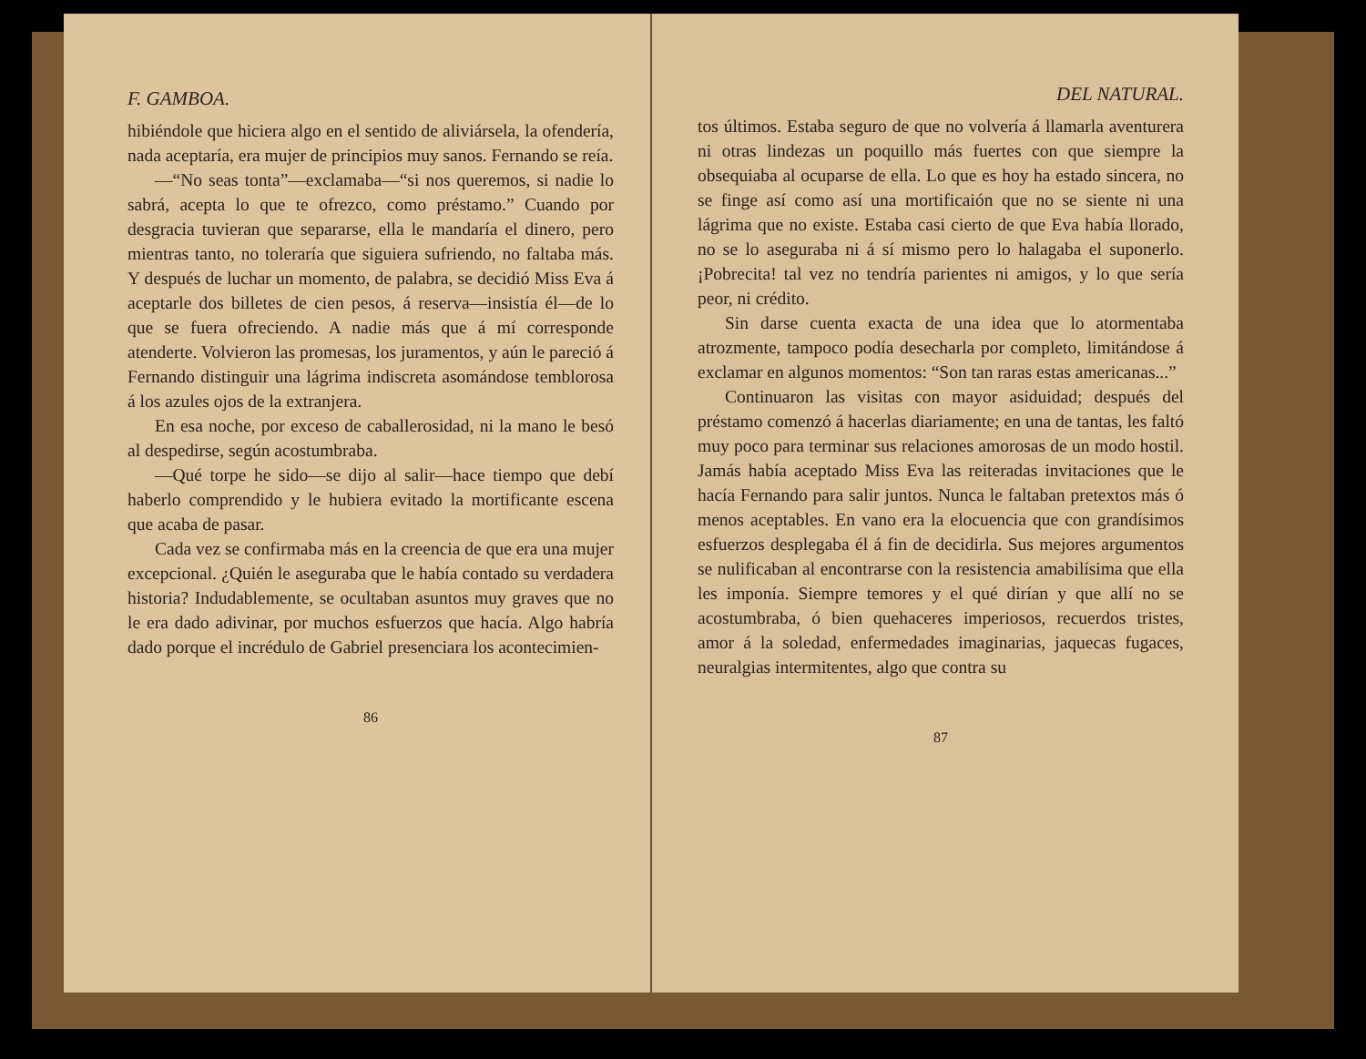F. GAMBOA.
hibiéndole que hiciera algo en el sentido de aliviársela, la ofendería, nada aceptaría, era mujer de principios muy sanos. Fernando se reía.
—“No seas tonta”—exclamaba—“si nos queremos, si nadie lo sabrá, acepta lo que te ofrezco, como préstamo.” Cuando por desgracia tuvieran que separarse, ella le mandaría el dinero, pero mientras tanto, no toleraría que siguiera sufriendo, no faltaba más. Y después de luchar un momento, de palabra, se decidió Miss Eva á aceptarle dos billetes de cien pesos, á reserva—insistía él—de lo que se fuera ofreciendo. A nadie más que á mí corresponde atenderte. Volvieron las promesas, los juramentos, y aún le pareció á Fernando distinguir una lágrima indiscreta asomándose temblorosa á los azules ojos de la extranjera.
En esa noche, por exceso de caballerosidad, ni la mano le besó al despedirse, según acostumbraba.
—Qué torpe he sido—se dijo al salir—hace tiempo que debí haberlo comprendido y le hubiera evitado la mortificante escena que acaba de pasar.
Cada vez se confirmaba más en la creencia de que era una mujer excepcional. ¿Quién le aseguraba que le había contado su verdadera historia? Indudablemente, se ocultaban asuntos muy graves que no le era dado adivinar, por muchos esfuerzos que hacía. Algo habría dado porque el incrédulo de Gabriel presenciara los acontecimien-
86
DEL NATURAL.
tos últimos. Estaba seguro de que no volvería á llamarla aventurera ni otras lindezas un poquillo más fuertes con que siempre la obsequiaba al ocuparse de ella. Lo que es hoy ha estado sincera, no se finge así como así una mortificaión que no se siente ni una lágrima que no existe. Estaba casi cierto de que Eva había llorado, no se lo aseguraba ni á sí mismo pero lo halagaba el suponerlo. ¡Pobrecita! tal vez no tendría parientes ni amigos, y lo que sería peor, ni crédito.
Sin darse cuenta exacta de una idea que lo atormentaba atrozmente, tampoco podía desecharla por completo, limitándose á exclamar en algunos momentos: “Son tan raras estas americanas...”
Continuaron las visitas con mayor asiduidad; después del préstamo comenzó á hacerlas diariamente; en una de tantas, les faltó muy poco para terminar sus relaciones amorosas de un modo hostil. Jamás había aceptado Miss Eva las reiteradas invitaciones que le hacía Fernando para salir juntos. Nunca le faltaban pretextos más ó menos aceptables. En vano era la elocuencia que con grandísimos esfuerzos desplegaba él á fin de decidirla. Sus mejores argumentos se nulificaban al encontrarse con la resistencia amabilísima que ella les imponía. Siempre temores y el qué dirían y que allí no se acostumbraba, ó bien quehaceres imperiosos, recuerdos tristes, amor á la soledad, enfermedades imaginarias, jaquecas fugaces, neuralgias intermitentes, algo que contra su
87